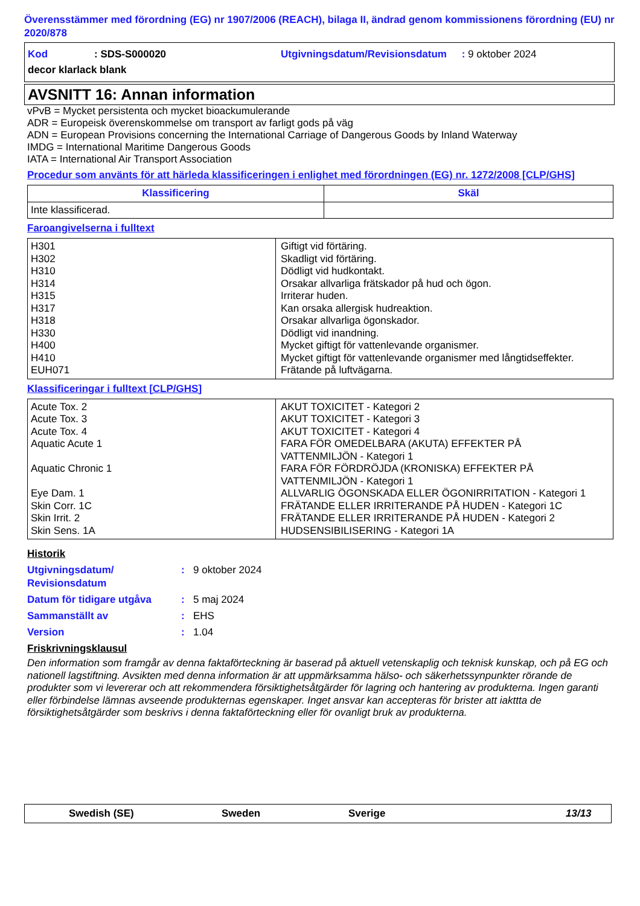Överensstämmer med förordning (EG) nr 1907/2006 (REACH), bilaga II, ändrad genom kommissionens förordning (EU) nr 2020/878
Kod: SDS-S000020 Utgivningsdatum/Revisionsdatum : 9 oktober 2024
decor klarlack blank
AVSNITT 16: Annan information
vPvB = Mycket persistenta och mycket bioackumulerande
ADR = Europeisk överenskommelse om transport av farligt gods på väg
ADN = European Provisions concerning the International Carriage of Dangerous Goods by Inland Waterway
IMDG = International Maritime Dangerous Goods
IATA = International Air Transport Association
Procedur som använts för att härleda klassificeringen i enlighet med förordningen (EG) nr. 1272/2008 [CLP/GHS]
| Klassificering | Skäl |
| --- | --- |
| Inte klassificerad. | |
Faroangivelserna i fulltext
| H301 H302 H310 H314 H315 H317 H318 H330 H400 H410 EUH071 | Giftigt vid förtäring. Skadligt vid förtäring. Dödligt vid hudkontakt. Orsakar allvarliga frätskador på hud och ögon. Irriterar huden. Kan orsaka allergisk hudreaktion. Orsakar allvarliga ögonskador. Dödligt vid inandning. Mycket giftigt för vattenlevande organismer. Mycket giftigt för vattenlevande organismer med långtidseffekter. Frätande på luftvägarna. |
Klassificeringar i fulltext [CLP/GHS]
| Acute Tox. 2 Acute Tox. 3 Acute Tox. 4 Aquatic Acute 1 Aquatic Chronic 1 Eye Dam. 1 Skin Corr. 1C Skin Irrit. 2 Skin Sens. 1A | AKUT TOXICITET - Kategori 2 AKUT TOXICITET - Kategori 3 AKUT TOXICITET - Kategori 4 FARA FÖR OMEDELBARA (AKUTA) EFFEKTER PÅ VATTENMILJÖN - Kategori 1 FARA FÖR FÖRDRÖJDA (KRONISKA) EFFEKTER PÅ VATTENMILJÖN - Kategori 1 ALLVARLIG ÖGONSKADA ELLER ÖGONIRRITATION - Kategori 1 FRÄTANDE ELLER IRRITERANDE PÅ HUDEN - Kategori 1C FRÄTANDE ELLER IRRITERANDE PÅ HUDEN - Kategori 2 HUDSENSIBILISERING - Kategori 1A |
Historik
Utgivningsdatum/
Revisionsdatum: 9 oktober 2024
Datum för tidigare utgåva: 5 maj 2024
Sammanställt av: EHS
Version: 1.04
Friskrivningsklausul
Den information som framgår av denna faktaförteckning är baserad på aktuell vetenskaplig och teknisk kunskap, och på EG och nationell lagstiftning. Avsikten med denna information är att uppmärksamma hälso- och säkerhetssynpunkter rörande de produkter som vi levererar och att rekommendera försiktighetsåtgärder för lagring och hantering av produkterna. Ingen garanti eller förbindelse lämnas avseende produkternas egenskaper. Inget ansvar kan accepteras för brister att iakttta de försiktighetsåtgärder som beskrivs i denna faktaförteckning eller för ovanligt bruk av produkterna.
Swedish (SE) Sweden Sverige 13/13